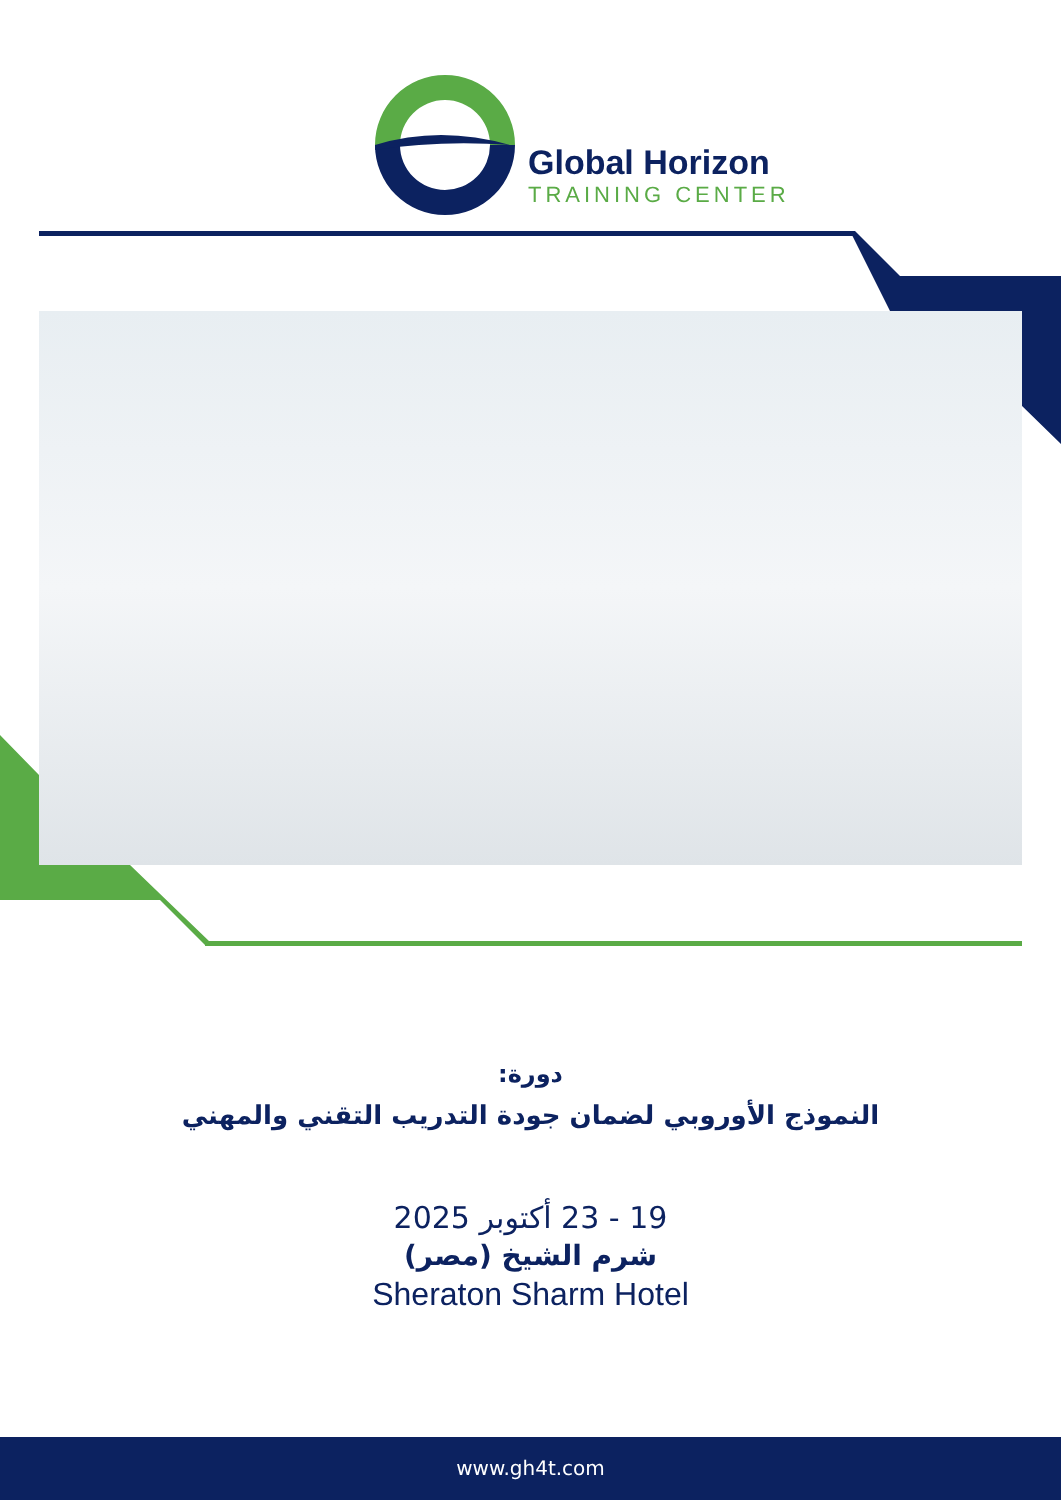Global Horizon
TRAINING CENTER
دورة:
النموذج الأوروبي لضمان جودة التدريب التقني والمهني
19 - 23 أكتوبر 2025
شرم الشيخ (مصر)
Sheraton Sharm Hotel
www.gh4t.com